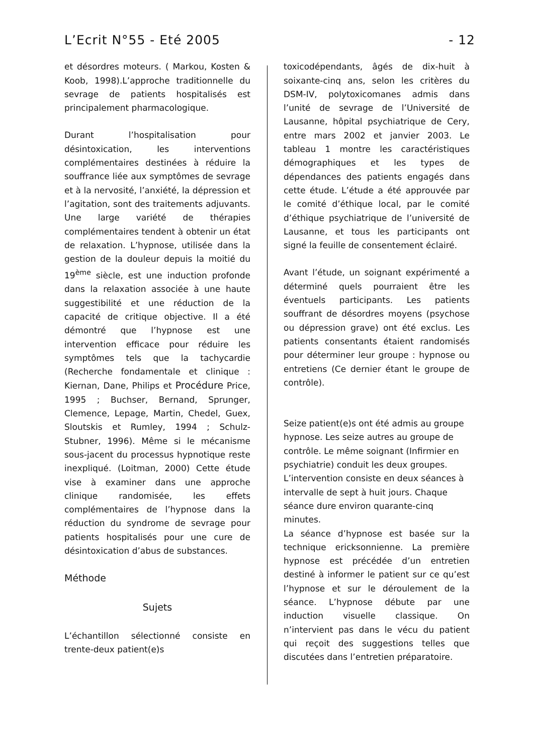L’Ecrit N°55 - Eté 2005 - 12
et désordres moteurs. ( Markou, Kosten & Koob, 1998).L’approche traditionnelle du sevrage de patients hospitalisés est principalement pharmacologique.
Durant l’hospitalisation pour désintoxication, les interventions complémentaires destinées à réduire la souffrance liée aux symptômes de sevrage et à la nervosité, l’anxiété, la dépression et l’agitation, sont des traitements adjuvants. Une large variété de thérapies complémentaires tendent à obtenir un état de relaxation. L’hypnose, utilisée dans la gestion de la douleur depuis la moitié du 19<sup>ème</sup> siècle, est une induction profonde dans la relaxation associée à une haute suggestibilité et une réduction de la capacité de critique objective. Il a été démontré que l’hypnose est une intervention efficace pour réduire les symptômes tels que la tachycardie (Recherche fondamentale et clinique : Kiernan, Dane, Philips et Procédure Price, 1995 ; Buchser, Bernand, Sprunger, Clemence, Lepage, Martin, Chedel, Guex, Sloutskis et Rumley, 1994 ; Schulz-Stubner, 1996). Même si le mécanisme sous-jacent du processus hypnotique reste inexpliqué. (Loitman, 2000) Cette étude vise à examiner dans une approche clinique randomisée, les effets complémentaires de l’hypnose dans la réduction du syndrome de sevrage pour patients hospitalisés pour une cure de désintoxication d’abus de substances.
Méthode
Sujets
L’échantillon sélectionné consiste en trente-deux patient(e)s
toxicodépendants, âgés de dix-huit à soixante-cinq ans, selon les critères du DSM-IV, polytoxicomanes admis dans l’unité de sevrage de l’Université de Lausanne, hôpital psychiatrique de Cery, entre mars 2002 et janvier 2003. Le tableau 1 montre les caractéristiques démographiques et les types de dépendances des patients engagés dans cette étude. L’étude a été approuvée par le comité d’éthique local, par le comité d’éthique psychiatrique de l’université de Lausanne, et tous les participants ont signé la feuille de consentement éclairé.
Avant l’étude, un soignant expérimenté a déterminé quels pourraient être les éventuels participants. Les patients souffrant de désordres moyens (psychose ou dépression grave) ont été exclus. Les patients consentants étaient randomisés pour déterminer leur groupe : hypnose ou entretiens (Ce dernier étant le groupe de contrôle).
Seize patient(e)s ont été admis au groupe hypnose. Les seize autres au groupe de contrôle. Le même soignant (Infirmier en psychiatrie) conduit les deux groupes. L’intervention consiste en deux séances à intervalle de sept à huit jours. Chaque séance dure environ quarante-cinq minutes.
La séance d’hypnose est basée sur la technique ericksonnienne. La première hypnose est précédée d’un entretien destiné à informer le patient sur ce qu’est l’hypnose et sur le déroulement de la séance. L’hypnose débute par une induction visuelle classique. On n’intervient pas dans le vécu du patient qui reçoit des suggestions telles que discutées dans l’entretien préparatoire.